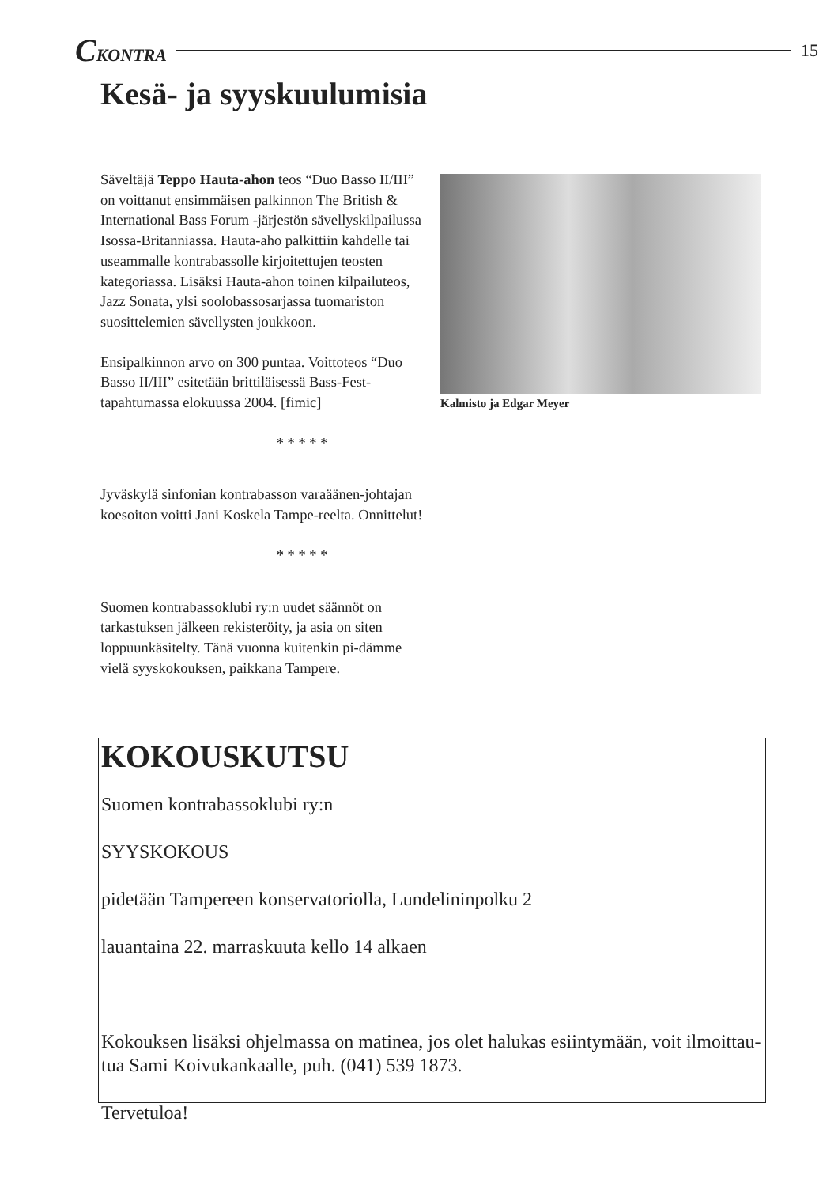CKONTRA 15
Kesä- ja syyskuulumisia
Säveltäjä Teppo Hauta-ahon teos “Duo Basso II/III” on voittanut ensimmäisen palkinnon The British & International Bass Forum -järjestön sävellyskilpailussa Isossa-Britanniassa. Hauta-aho palkittiin kahdelle tai useammalle kontrabassolle kirjoitettujen teosten kategoriassa. Lisäksi Hauta-ahon toinen kilpailuteos, Jazz Sonata, ylsi soolobassosarjassa tuomariston suosittelemien sävellysten joukkoon.
Ensipalkinnon arvo on 300 puntaa. Voittoteos “Duo Basso II/III” esitetään brittiläisessä Bass-Fest-tapahtumassa elokuussa 2004. [fimic]
* * * * *
Jyväskylä sinfonian kontrabasson varaäänen-johtajan koesoiton voitti Jani Koskela Tampe-reelta. Onnittelut!
* * * * *
Suomen kontrabassoklubi ry:n uudet säännöt on tarkastuksen jälkeen rekisteröity, ja asia on siten loppuunkäsitelty. Tänä vuonna kuitenkin pi-dämme vielä syyskokouksen, paikkana Tampere.
Kalmisto ja Edgar Meyer
KOKOUSKUTSU
Suomen kontrabassoklubi ry:n
SYYSKOKOUS
pidetään Tampereen konservatoriolla, Lundelininpolku 2
lauantaina 22. marraskuuta kello 14 alkaen
Kokouksen lisäksi ohjelmassa on matinea, jos olet halukas esiintymään, voit ilmoittau-tua Sami Koivukankaalle, puh. (041) 539 1873.
Tervetuloa!